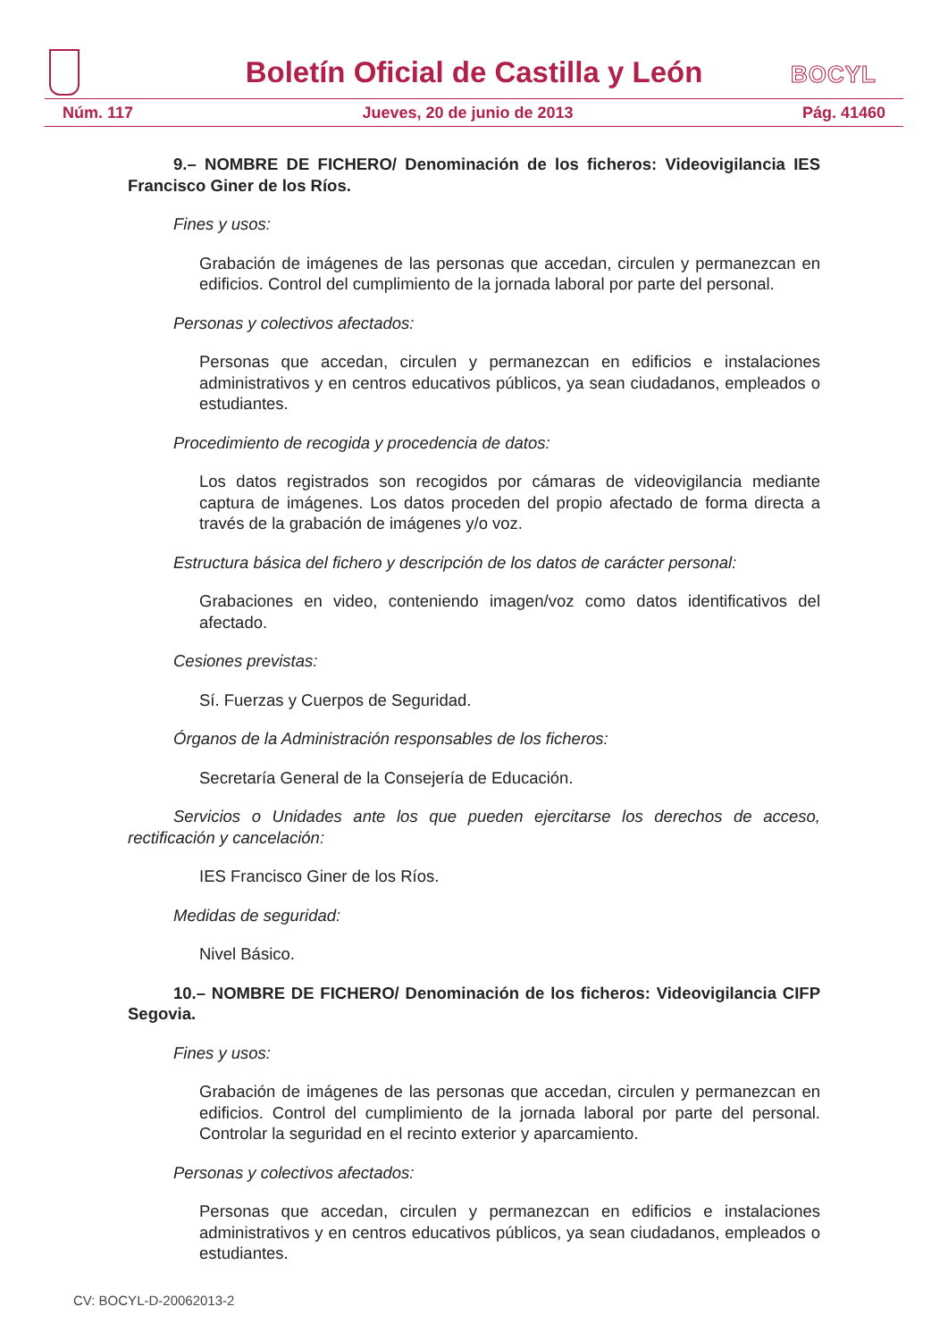Boletín Oficial de Castilla y León
BOCYL
Núm. 117 Jueves, 20 de junio de 2013 Pág. 41460
9.– NOMBRE DE FICHERO/ Denominación de los ficheros: Videovigilancia IES Francisco Giner de los Ríos.
Fines y usos:
Grabación de imágenes de las personas que accedan, circulen y permanezcan en edificios. Control del cumplimiento de la jornada laboral por parte del personal.
Personas y colectivos afectados:
Personas que accedan, circulen y permanezcan en edificios e instalaciones administrativos y en centros educativos públicos, ya sean ciudadanos, empleados o estudiantes.
Procedimiento de recogida y procedencia de datos:
Los datos registrados son recogidos por cámaras de videovigilancia mediante captura de imágenes. Los datos proceden del propio afectado de forma directa a través de la grabación de imágenes y/o voz.
Estructura básica del fichero y descripción de los datos de carácter personal:
Grabaciones en video, conteniendo imagen/voz como datos identificativos del afectado.
Cesiones previstas:
Sí. Fuerzas y Cuerpos de Seguridad.
Órganos de la Administración responsables de los ficheros:
Secretaría General de la Consejería de Educación.
Servicios o Unidades ante los que pueden ejercitarse los derechos de acceso, rectificación y cancelación:
IES Francisco Giner de los Ríos.
Medidas de seguridad:
Nivel Básico.
10.– NOMBRE DE FICHERO/ Denominación de los ficheros: Videovigilancia CIFP Segovia.
Fines y usos:
Grabación de imágenes de las personas que accedan, circulen y permanezcan en edificios. Control del cumplimiento de la jornada laboral por parte del personal. Controlar la seguridad en el recinto exterior y aparcamiento.
Personas y colectivos afectados:
Personas que accedan, circulen y permanezcan en edificios e instalaciones administrativos y en centros educativos públicos, ya sean ciudadanos, empleados o estudiantes.
CV: BOCYL-D-20062013-2